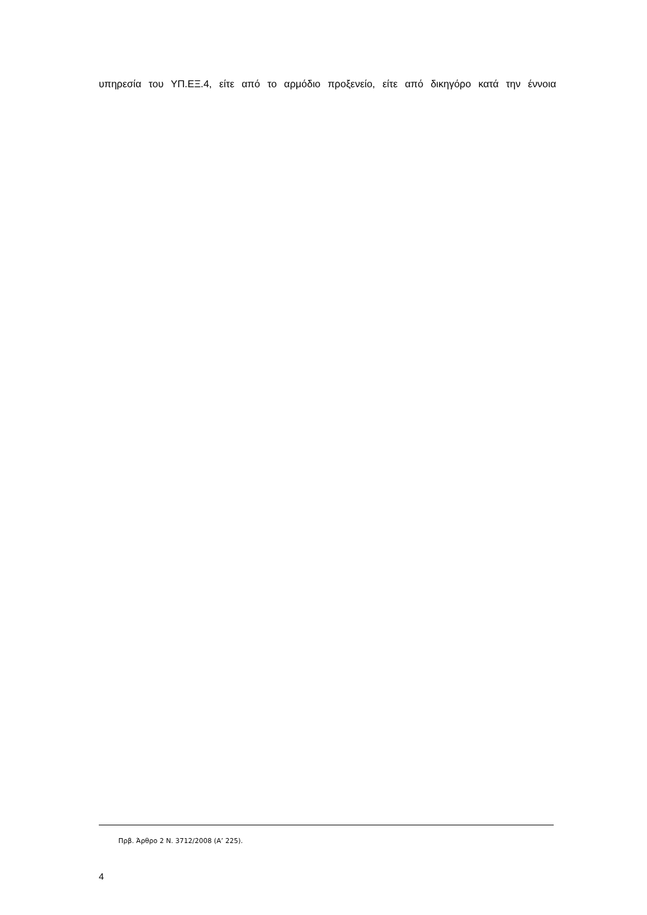υπηρεσία του ΥΠ.ΕΞ.4, είτε από το αρμόδιο προξενείο, είτε από δικηγόρο κατά την έννοια
Πρβ. Άρθρο 2 Ν. 3712/2008 (Α’ 225).
4